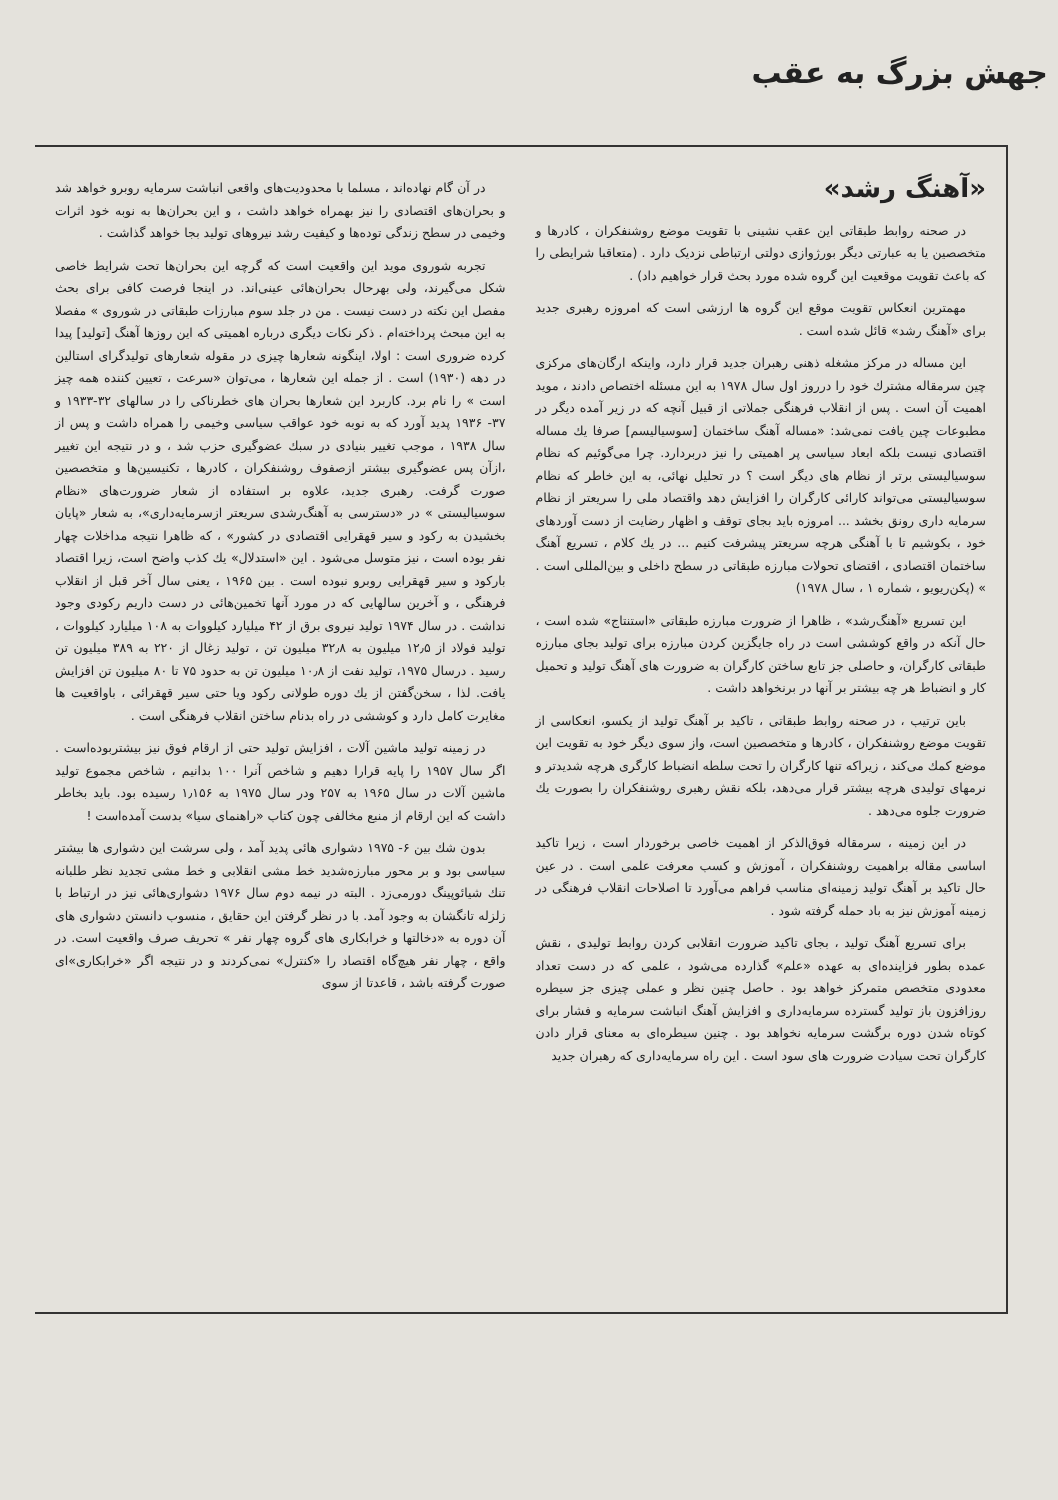جهش بزرگ به عقب
«آهنگ رشد»
در صحنه روابط طبقاتی این عقب نشینی با تقویت موضع روشنفکران ، کادرها و متخصصین یا به عبارتی دیگر بورژوازی دولتی ارتباطی نزدیک دارد . (متعاقبا شرایطی را که باعث تقویت موقعیت این گروه شده مورد بحث قرار خواهیم داد) .
مهمترین انعکاس تقویت موقع این گروه ها ارزشی است که امروزه رهبری جدید برای «آهنگ رشد» قائل شده است .
این مساله در مرکز مشغله ذهنی رهبران جدید قرار دارد، واینکه ارگان‌های مرکزی چین سرمقاله مشترك خود را درروز اول سال ۱۹۷۸ به این مسئله اختصاص دادند ، موید اهمیت آن است . پس از انقلاب فرهنگی جملاتی از قبیل آنچه که در زیر آمده دیگر در مطبوعات چین یافت نمی‌شد: «مساله آهنگ ساختمان [سوسیالیسم] صرفا یك مساله اقتصادی نیست بلکه ابعاد سیاسی پر اهمیتی را نیز دربردارد. چرا می‌گوئیم که نظام سوسیالیستی برتر از نظام های دیگر است ؟ در تحلیل نهائی، به این خاطر که نظام سوسیالیستی می‌تواند کارائی کارگران را افزایش دهد واقتصاد ملی را سریعتر از نظام سرمایه داری رونق بخشد ... امروزه باید بجای توقف و اظهار رضایت از دست آوردهای خود ، بکوشیم تا با آهنگی هرچه سریعتر پیشرفت کنیم ... در یك کلام ، تسریع آهنگ ساختمان اقتصادی ، اقتضای تحولات مبارزه طبقاتی در سطح داخلی و بین‌المللی است . » (پکن‌ریویو ، شماره ۱ ، سال ۱۹۷۸)
این تسریع «آهنگ‌رشد» ، ظاهرا از ضرورت مبارزه طبقاتی «استنتاج» شده است ، حال آنکه در واقع کوششی است در راه جایگزین کردن مبارزه برای تولید بجای مبارزه طبقاتی کارگران، و حاصلی جز تابع ساختن کارگران به ضرورت های آهنگ تولید و تحمیل کار و انضباط هر چه بیشتر بر آنها در برنخواهد داشت .
باین ترتیب ، در صحنه روابط طبقاتی ، تاکید بر آهنگ تولید از یکسو، انعکاسی از تقویت موضع روشنفکران ، کادرها و متخصصین است، واز سوی دیگر خود به تقویت این موضع کمك می‌کند ، زیراکه تنها کارگران را تحت سلطه انضباط کارگری هرچه شدیدتر و نرمهای تولیدی هرچه بیشتر قرار می‌دهد، بلکه نقش رهبری روشنفکران را بصورت یك ضرورت جلوه می‌دهد .
در این زمینه ، سرمقاله فوق‌الذکر از اهمیت خاصی برخوردار است ، زیرا تاکید اساسی مقاله براهمیت روشنفکران ، آموزش و کسب معرفت علمی است . در عین حال تاکید بر آهنگ تولید زمینه‌ای مناسب فراهم می‌آورد تا اصلاحات انقلاب فرهنگی در زمینه آموزش نیز به باد حمله گرفته شود .
برای تسریع آهنگ تولید ، بجای تاکید ضرورت انقلابی کردن روابط تولیدی ، نقش عمده بطور فزاینده‌ای به عهده «علم» گذارده می‌شود ، علمی که در دست تعداد معدودی متخصص متمرکز خواهد بود . حاصل چنین نظر و عملی چیزی جز سیطره روزافزون باز تولید گسترده سرمایه‌داری و افزایش آهنگ انباشت سرمایه و فشار برای کوتاه شدن دوره برگشت سرمایه نخواهد بود . چنین سیطره‌ای به معنای قرار دادن کارگران تحت سیادت ضرورت های سود است . این راه سرمایه‌داری که رهبران جدید
در آن گام نهاده‌اند ، مسلما با محدودیت‌های واقعی انباشت سرمایه روبرو خواهد شد و بحران‌های اقتصادی را نیز بهمراه خواهد داشت ، و این بحران‌ها به نوبه خود اثرات وخیمی در سطح زندگی توده‌ها و کیفیت رشد نیروهای تولید بجا خواهد گذاشت .
تجربه شوروی موید این واقعیت است که گرچه این بحران‌ها تحت شرایط خاصی شکل می‌گیرند، ولی بهرحال بحران‌هائی عینی‌اند. در اینجا فرصت کافی برای بحث مفصل این نکته در دست نیست . من در جلد سوم مبارزات طبقاتی در شوروی » مفصلا به این مبحث پرداخته‌ام . ذکر نکات دیگری درباره اهمیتی که این روزها آهنگ [تولید] پیدا کرده ضروری است : اولا، اینگونه شعارها چیزی در مقوله شعارهای تولیدگرای استالین در دهه (۱۹۳۰) است . از جمله این شعارها ، می‌توان «سرعت ، تعیین کننده همه چیز است » را نام برد. کاربرد این شعارها بحران های خطرناکی را در سالهای ۳۲-۱۹۳۳ و ۳۷- ۱۹۳۶ پدید آورد که به نوبه خود عواقب سیاسی وخیمی را همراه داشت و پس از سال ۱۹۳۸ ، موجب تغییر بنیادی در سبك عضوگیری حزب شد ، و در نتیجه این تغییر ،ازآن پس عضوگیری بیشتر ازصفوف روشنفکران ، کادرها ، تکنیسین‌ها و متخصصین صورت گرفت. رهبری جدید، علاوه بر استفاده از شعار ضرورت‌های «نظام سوسیالیستی » در «دسترسی به آهنگ‌رشدی سریعتر ازسرمایه‌داری»، به شعار «پایان بخشیدن به رکود و سیر قهقرایی اقتصادی در کشور» ، که ظاهرا نتیجه مداخلات چهار نفر بوده است ، نیز متوسل می‌شود . این «استدلال» یك کذب واضح است، زیرا اقتصاد بارکود و سیر قهقرایی روبرو نبوده است . بین ۱۹۶۵ ، یعنی سال آخر قبل از انقلاب فرهنگی ، و آخرین سالهایی که در مورد آنها تخمین‌هائی در دست داریم رکودی وجود نداشت . در سال ۱۹۷۴ تولید نیروی برق از ۴۲ میلیارد کیلووات به ۱۰۸ میلیارد کیلووات ، تولید فولاد از ۱۲٫۵ میلیون به ۳۲٫۸ میلیون تن ، تولید زغال از ۲۲۰ به ۳۸۹ میلیون تن رسید . درسال ۱۹۷۵، تولید نفت از ۱۰٫۸ میلیون تن به حدود ۷۵ تا ۸۰ میلیون تن افزایش یافت. لذا ، سخن‌گفتن از یك دوره طولانی رکود ویا حتی سیر قهقرائی ، باواقعیت ها مغایرت کامل دارد و کوششی در راه بدنام ساختن انقلاب فرهنگی است .
در زمینه تولید ماشین آلات ، افزایش تولید حتی از ارقام فوق نیز بیشتربوده‌است . اگر سال ۱۹۵۷ را پایه قرارا دهیم و شاخص آنرا ۱۰۰ بدانیم ، شاخص مجموع تولید ماشین آلات در سال ۱۹۶۵ به ۲۵۷ ودر سال ۱۹۷۵ به ۱٫۱۵۶ رسیده بود. باید بخاطر داشت که این ارقام از منبع مخالفی چون کتاب «راهنمای سیا» بدست آمده‌است !
بدون شك بین ۶- ۱۹۷۵ دشواری هائی پدید آمد ، ولی سرشت این دشواری ها بیشتر سیاسی بود و بر محور مبارزه‌شدید خط مشی انقلابی و خط مشی تجدید نظر طلبانه تنك شیائوپینگ دورمی‌زد . البته در نیمه دوم سال ۱۹۷۶ دشواری‌هائی نیز در ارتباط با زلزله تانگشان به وجود آمد. با در نظر گرفتن این حقایق ، منسوب دانستن دشواری های آن دوره به «دخالتها و خرابکاری های گروه چهار نفر » تحریف صرف واقعیت است. در واقع ، چهار نفر هیچ‌گاه اقتصاد را «کنترل» نمی‌کردند و در نتیجه اگر «خرابکاری»ای صورت گرفته باشد ، قاعدتا از سوی